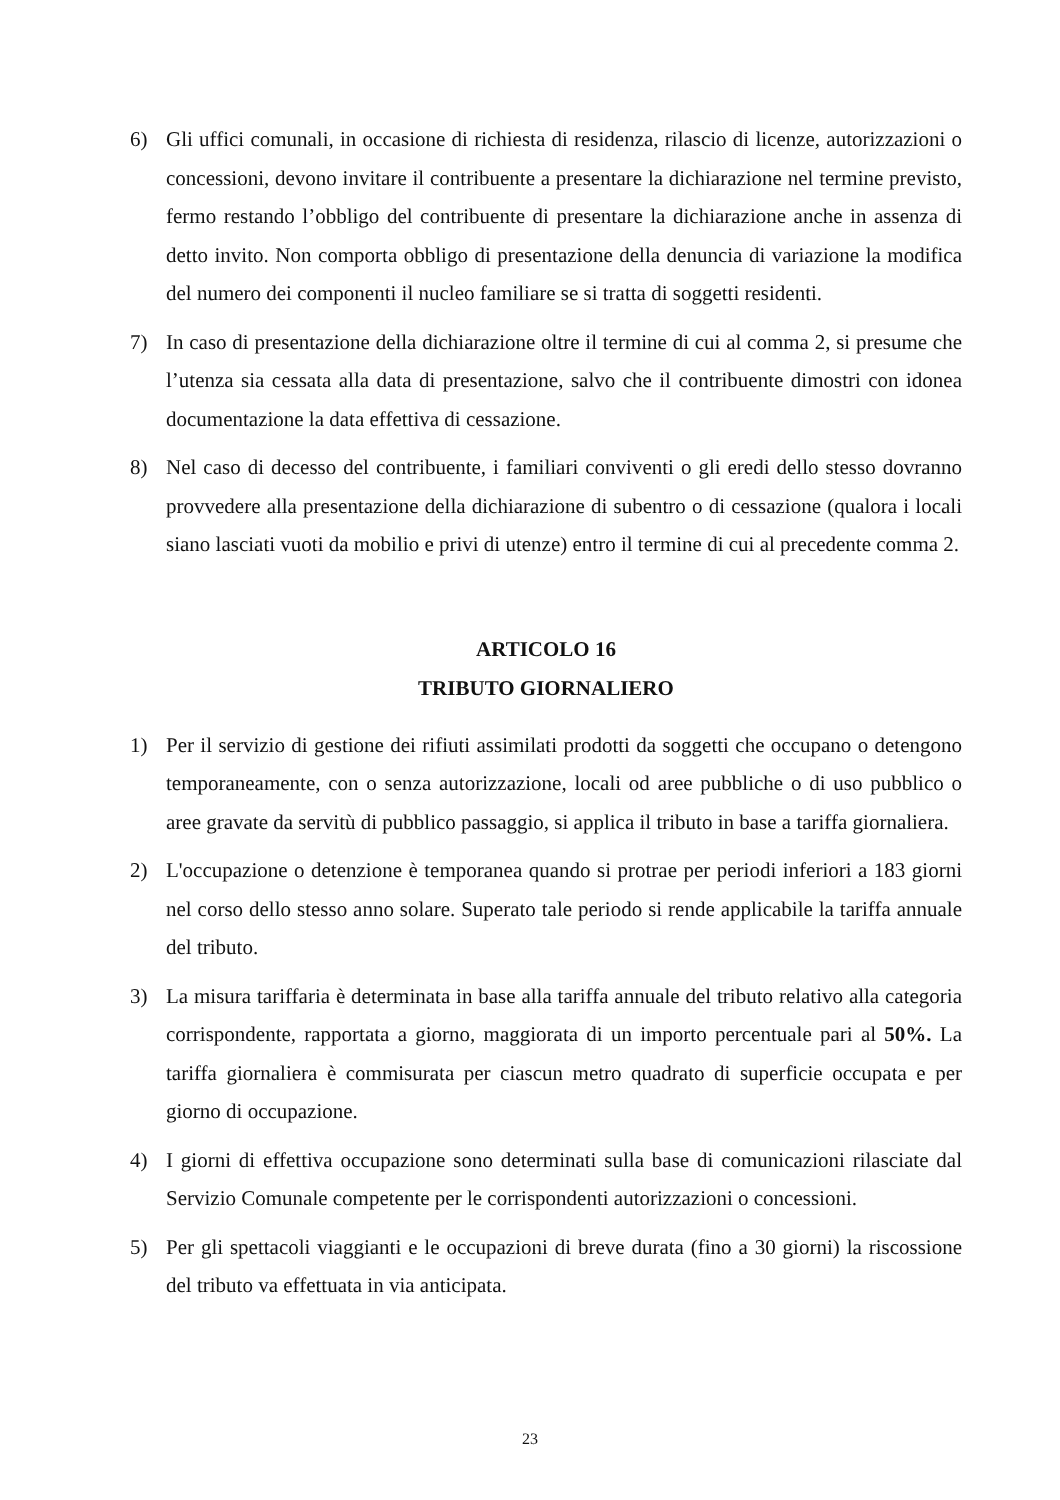6) Gli uffici comunali, in occasione di richiesta di residenza, rilascio di licenze, autorizzazioni o concessioni, devono invitare il contribuente a presentare la dichiarazione nel termine previsto, fermo restando l’obbligo del contribuente di presentare la dichiarazione anche in assenza di detto invito. Non comporta obbligo di presentazione della denuncia di variazione la modifica del numero dei componenti il nucleo familiare se si tratta di soggetti residenti.
7) In caso di presentazione della dichiarazione oltre il termine di cui al comma 2, si presume che l’utenza sia cessata alla data di presentazione, salvo che il contribuente dimostri con idonea documentazione la data effettiva di cessazione.
8) Nel caso di decesso del contribuente, i familiari conviventi o gli eredi dello stesso dovranno provvedere alla presentazione della dichiarazione di subentro o di cessazione (qualora i locali siano lasciati vuoti da mobilio e privi di utenze) entro il termine di cui al precedente comma 2.
ARTICOLO 16
TRIBUTO GIORNALIERO
1) Per il servizio di gestione dei rifiuti assimilati prodotti da soggetti che occupano o detengono temporaneamente, con o senza autorizzazione, locali od aree pubbliche o di uso pubblico o aree gravate da servitù di pubblico passaggio, si applica il tributo in base a tariffa giornaliera.
2) L'occupazione o detenzione è temporanea quando si protrae per periodi inferiori a 183 giorni nel corso dello stesso anno solare. Superato tale periodo si rende applicabile la tariffa annuale del tributo.
3) La misura tariffaria è determinata in base alla tariffa annuale del tributo relativo alla categoria corrispondente, rapportata a giorno, maggiorata di un importo percentuale pari al 50%. La tariffa giornaliera è commisurata per ciascun metro quadrato di superficie occupata e per giorno di occupazione.
4) I giorni di effettiva occupazione sono determinati sulla base di comunicazioni rilasciate dal Servizio Comunale competente per le corrispondenti autorizzazioni o concessioni.
5) Per gli spettacoli viaggianti e le occupazioni di breve durata (fino a 30 giorni) la riscossione del tributo va effettuata in via anticipata.
23